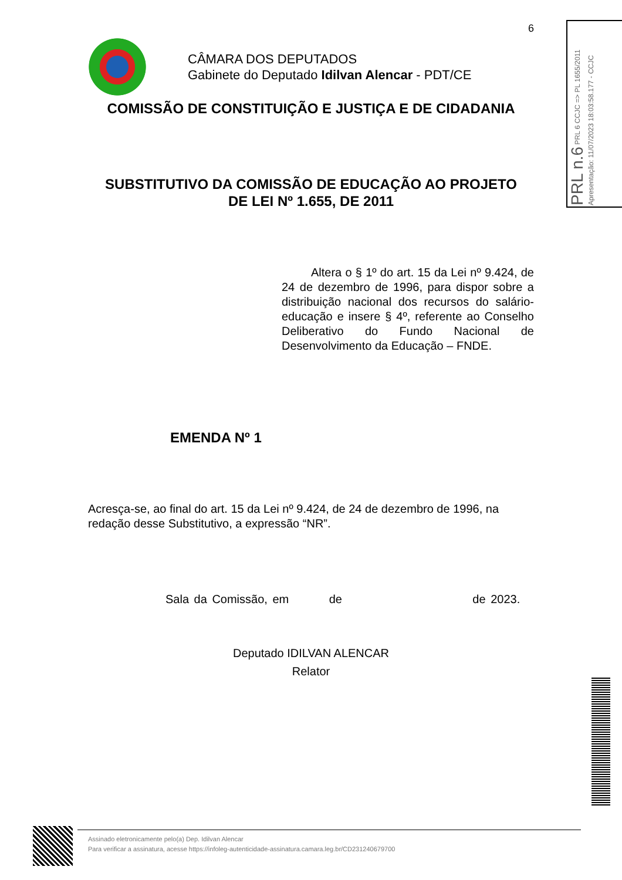PRL n.6 PRL 6 CCJC => PL 1655/2011 Apresentação: 11/07/2023 18:03:58.177 - CCJC
6
CÂMARA DOS DEPUTADOS
Gabinete do Deputado Idilvan Alencar - PDT/CE
COMISSÃO DE CONSTITUIÇÃO E JUSTIÇA E DE CIDADANIA
SUBSTITUTIVO DA COMISSÃO DE EDUCAÇÃO AO PROJETO
DE LEI Nº 1.655, DE 2011
Altera o § 1º do art. 15 da Lei nº 9.424, de 24 de dezembro de 1996, para dispor sobre a distribuição nacional dos recursos do salário-educação e insere § 4º, referente ao Conselho Deliberativo do Fundo Nacional de Desenvolvimento da Educação – FNDE.
EMENDA Nº 1
Acresça-se, ao final do art. 15 da Lei nº 9.424, de 24 de dezembro de 1996, na redação desse Substitutivo, a expressão “NR”.
Sala da Comissão, em de de 2023.
Deputado IDILVAN ALENCAR
Relator
Assinado eletronicamente pelo(a) Dep. Idilvan Alencar
Para verificar a assinatura, acesse https://infoleg-autenticidade-assinatura.camara.leg.br/CD231240679700